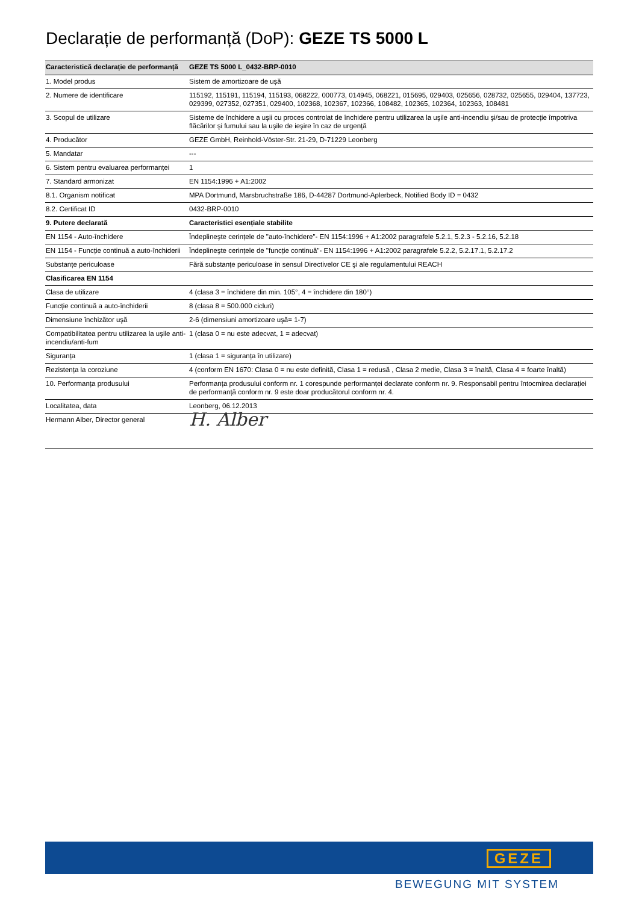Declarație de performanță (DoP): GEZE TS 5000 L
| Caracteristică declarație de performanță | GEZE TS 5000 L_0432-BRP-0010 |
| --- | --- |
| 1. Model produs | Sistem de amortizoare de ușă |
| 2. Numere de identificare | 115192, 115191, 115194, 115193, 068222, 000773, 014945, 068221, 015695, 029403, 025656, 028732, 025655, 029404, 137723, 029399, 027352, 027351, 029400, 102368, 102367, 102366, 108482, 102365, 102364, 102363, 108481 |
| 3. Scopul de utilizare | Sisteme de închidere a uşii cu proces controlat de închidere pentru utilizarea la uşile anti-incendiu şi/sau de protecție împotriva flăcărilor şi fumului sau la uşile de ieşire în caz de urgență |
| 4. Producător | GEZE GmbH, Reinhold-Vöster-Str. 21-29, D-71229 Leonberg |
| 5. Mandatar | --- |
| 6. Sistem pentru evaluarea performanței | 1 |
| 7. Standard armonizat | EN 1154:1996 + A1:2002 |
| 8.1. Organism notificat | MPA Dortmund, Marsbruchstraße 186, D-44287 Dortmund-Aplerbeck, Notified Body ID = 0432 |
| 8.2. Certificat ID | 0432-BRP-0010 |
| 9. Putere declarată | Caracteristici esențiale stabilite |
| EN 1154 - Auto-închidere | Îndeplineşte cerințele de "auto-închidere"- EN 1154:1996 + A1:2002 paragrafele 5.2.1, 5.2.3 - 5.2.16, 5.2.18 |
| EN 1154 - Funcție continuă a auto-închiderii | Îndeplineşte cerințele de "funcție continuă"- EN 1154:1996 + A1:2002 paragrafele 5.2.2, 5.2.17.1, 5.2.17.2 |
| Substanțe periculoase | Fără substanțe periculoase în sensul Directivelor CE şi ale regulamentului REACH |
| Clasificarea EN 1154 | |
| Clasa de utilizare | 4 (clasa 3 = închidere din min. 105°, 4 = închidere din 180°) |
| Funcție continuă a auto-închiderii | 8 (clasa 8 = 500.000 cicluri) |
| Dimensiune închizător uşă | 2-6 (dimensiuni amortizoare uşă= 1-7) |
| Compatibilitatea pentru utilizarea la uşile anti-incendiu/anti-fum | 1 (clasa 0 = nu este adecvat, 1 = adecvat) |
| Siguranța | 1 (clasa 1 = siguranța în utilizare) |
| Rezistența la coroziune | 4 (conform EN 1670: Clasa 0 = nu este definită, Clasa 1 = redusă , Clasa 2 medie, Clasa 3 = înaltă, Clasa 4 = foarte înaltă) |
| 10. Performanța produsului | Performanța produsului conform nr. 1 corespunde performanței declarate conform nr. 9. Responsabil pentru întocmirea declarației de performanță conform nr. 9 este doar producătorul conform nr. 4. |
| Localitatea, data | Leonberg, 06.12.2013 |
| Hermann Alber, Director general | H. Alber |
GEZE
BEWEGUNG MIT SYSTEM